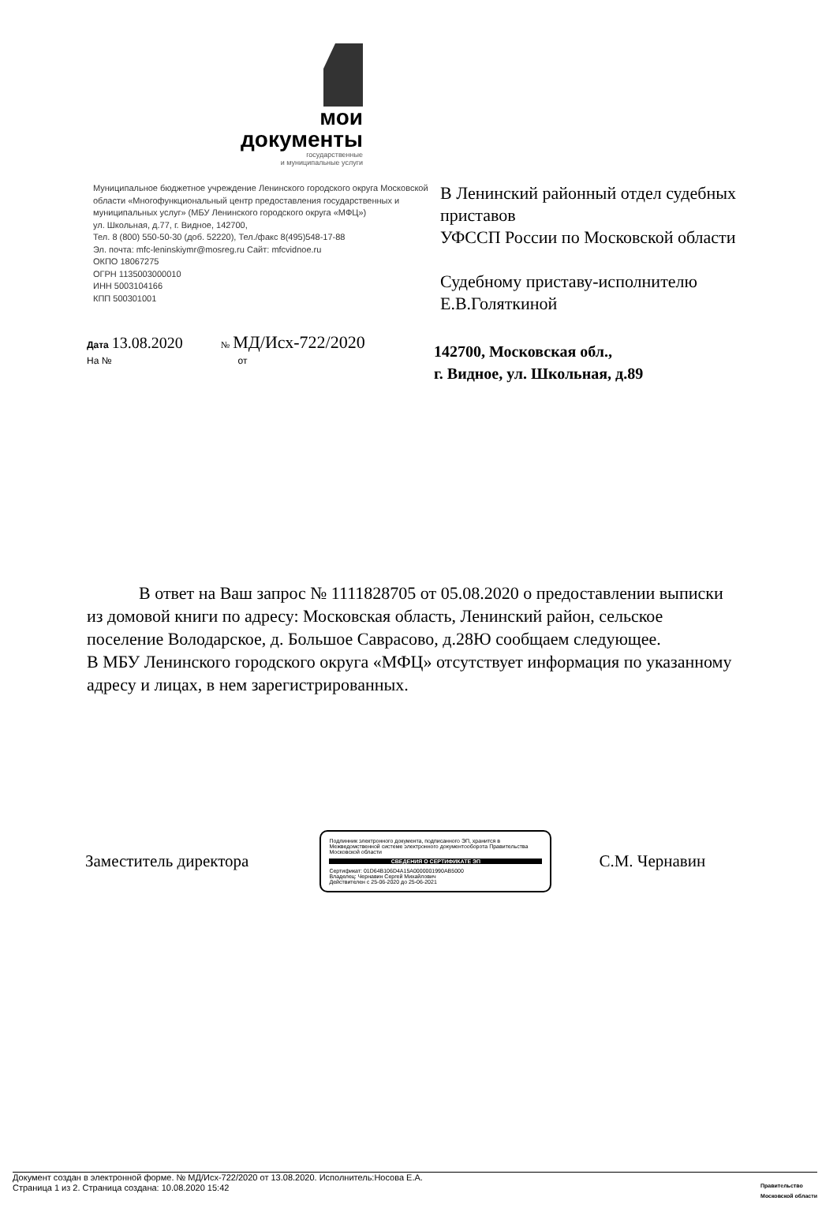мои
документы
государственные
и муниципальные услуги
Муниципальное бюджетное учреждение Ленинского городского округа Московской области «Многофункциональный центр предоставления государственных и муниципальных услуг» (МБУ Ленинского городского округа «МФЦ»)
ул. Школьная, д.77, г. Видное, 142700,
Тел. 8 (800) 550-50-30 (доб. 52220), Тел./факс 8(495)548-17-88
Эл. почта: mfc-leninskiymr@mosreg.ru Сайт: mfcvidnoe.ru
ОКПО 18067275
ОГРН 1135003000010
ИНН 5003104166
КПП 500301001
В Ленинский районный отдел судебных приставов
УФССП России по Московской области
Судебному приставу-исполнителю
Е.В.Голяткиной
Дата 13.08.2020 № МД/Исх-722/2020
На № от
142700, Московская обл.,
г. Видное, ул. Школьная, д.89
В ответ на Ваш запрос № 1111828705 от 05.08.2020 о предоставлении выписки из домовой книги по адресу: Московская область, Ленинский район, сельское поселение Володарское, д. Большое Саврасово, д.28Ю сообщаем следующее.
В МБУ Ленинского городского округа «МФЦ» отсутствует информация по указанному адресу и лицах, в нем зарегистрированных.
Заместитель директора
Подлинник электронного документа, подписанного ЭП, хранится в Межведомственной системе электронного документооборота Правительства Московской области
СВЕДЕНИЯ О СЕРТИФИКАТЕ ЭП
Сертификат: 01D64B106D4A15A0000001990AB5000
Владелец: Чернавин Сергей Михайлович
Действителен с 25-06-2020 до 25-06-2021
С.М. Чернавин
Документ создан в электронной форме. № МД/Исх-722/2020 от 13.08.2020. Исполнитель:Носова Е.А.
Страница 1 из 2. Страница создана: 10.08.2020 15:42
Правительство
Московской области